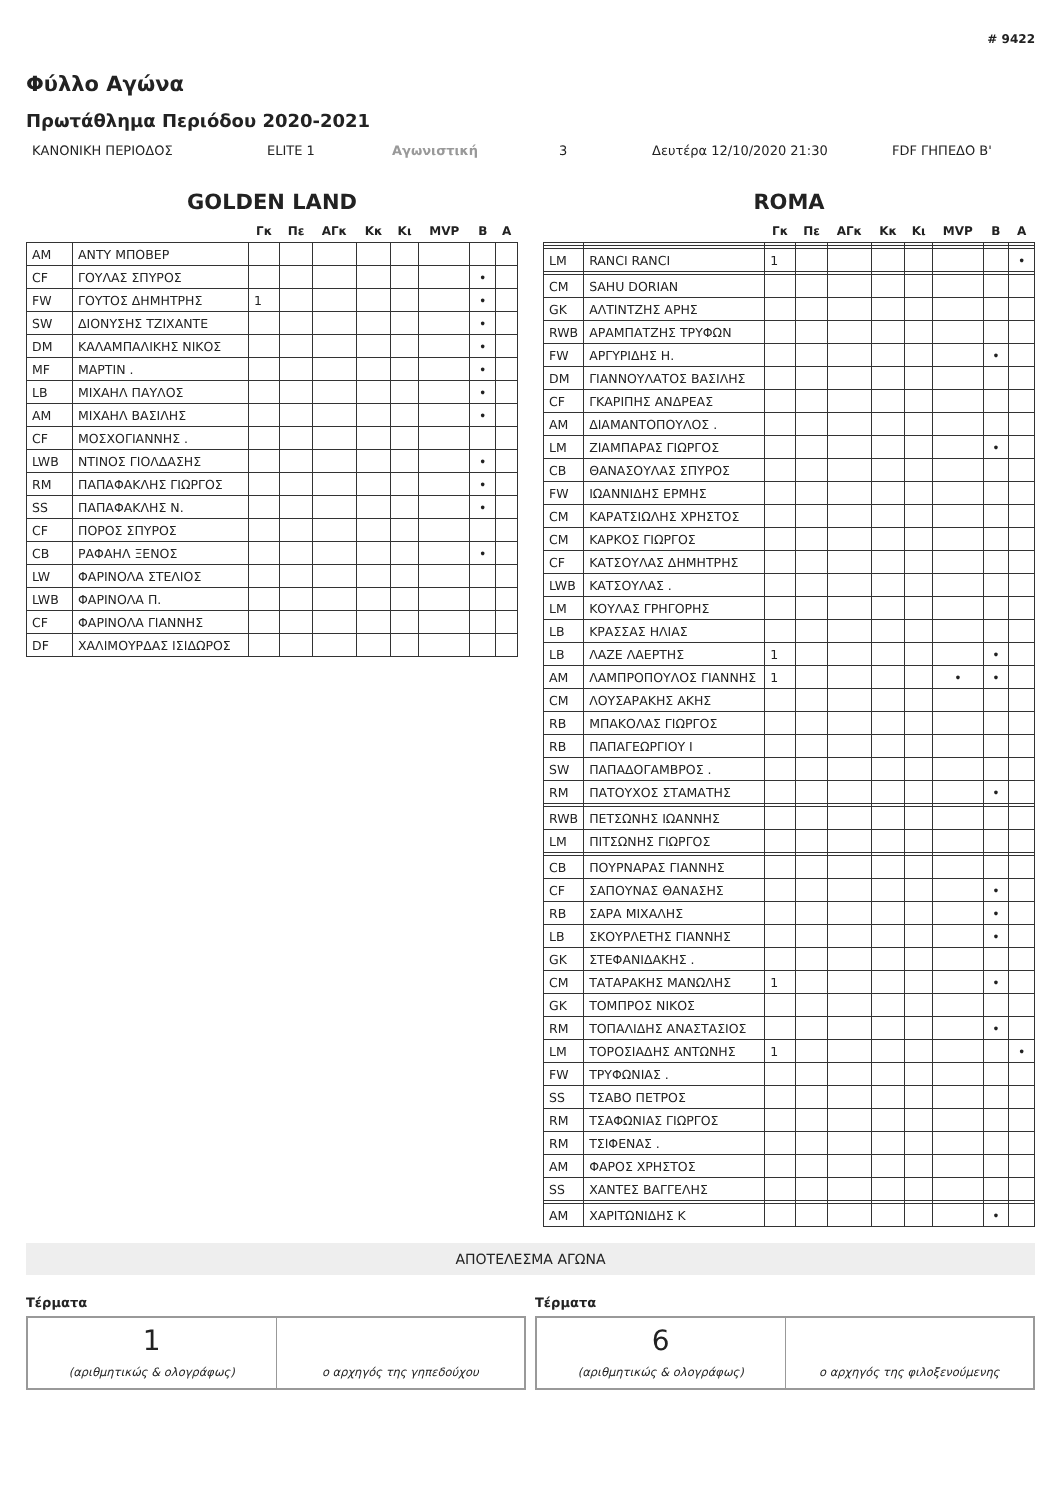# 9422
Φύλλο Αγώνα
Πρωτάθλημα Περιόδου 2020-2021
ΚΑΝΟΝΙΚΗ ΠΕΡΙΟΔΟΣ ELITE 1 Αγωνιστική 3 Δευτέρα 12/10/2020 21:30 FDF ΓΗΠΕΔΟ Β'
GOLDEN LAND
| | | Γκ | Πε | ΑΓκ | Κκ | Κι | MVP | Β | Α |
| --- | --- | --- | --- | --- | --- | --- | --- | --- | --- |
| AM | ΑΝΤΥ ΜΠΟΒΕΡ | | | | | | | | |
| CF | ΓΟΥΛΑΣ ΣΠΥΡΟΣ | | | | | | | • | |
| FW | ΓΟΥΤΟΣ ΔΗΜΗΤΡΗΣ | 1 | | | | | | • | |
| SW | ΔΙΟΝΥΣΗΣ ΤΖΙΧΑΝΤΕ | | | | | | | • | |
| DM | ΚΑΛΑΜΠΑΛΙΚΗΣ ΝΙΚΟΣ | | | | | | | • | |
| MF | ΜΑΡΤΙΝ . | | | | | | | • | |
| LB | ΜΙΧΑΗΛ ΠΑΥΛΟΣ | | | | | | | • | |
| AM | ΜΙΧΑΗΛ ΒΑΣΙΛΗΣ | | | | | | | • | |
| CF | ΜΟΣΧΟΓΙΑΝΝΗΣ . | | | | | | | | |
| LWB | ΝΤΙΝΟΣ ΓΙΟΛΔΑΣΗΣ | | | | | | | • | |
| RM | ΠΑΠΑΦΑΚΛΗΣ ΓΙΩΡΓΟΣ | | | | | | | • | |
| SS | ΠΑΠΑΦΑΚΛΗΣ Ν. | | | | | | | • | |
| CF | ΠΟΡΟΣ ΣΠΥΡΟΣ | | | | | | | | |
| CB | ΡΑΦΑΗΛ ΞΕΝΟΣ | | | | | | | • | |
| LW | ΦΑΡΙΝΟΛΑ ΣΤΕΛΙΟΣ | | | | | | | | |
| LWB | ΦΑΡΙΝΟΛΑ Π. | | | | | | | | |
| CF | ΦΑΡΙΝΟΛΑ ΓΙΑΝΝΗΣ | | | | | | | | |
| DF | ΧΑΛΙΜΟΥΡΔΑΣ ΙΣΙΔΩΡΟΣ | | | | | | | | |
ROMA
| | | Γκ | Πε | ΑΓκ | Κκ | Κι | MVP | Β | Α |
| --- | --- | --- | --- | --- | --- | --- | --- | --- | --- |
| LM | RANCI RANCI | 1 | | | | | | | • |
| CM | SAHU DORIAN | | | | | | | | |
| GK | ΑΛΤΙΝΤΖΗΣ ΑΡΗΣ | | | | | | | | |
| RWB | ΑΡΑΜΠΑΤΖΗΣ ΤΡΥΦΩΝ | | | | | | | | |
| FW | ΑΡΓΥΡΙΔΗΣ Η. | | | | | | | • | |
| DM | ΓΙΑΝΝΟΥΛΑΤΟΣ ΒΑΣΙΛΗΣ | | | | | | | | |
| CF | ΓΚΑΡΙΠΗΣ ΑΝΔΡΕΑΣ | | | | | | | | |
| AM | ΔΙΑΜΑΝΤΟΠΟΥΛΟΣ . | | | | | | | | |
| LM | ΖΙΑΜΠΑΡΑΣ ΓΙΩΡΓΟΣ | | | | | | | • | |
| CB | ΘΑΝΑΣΟΥΛΑΣ ΣΠΥΡΟΣ | | | | | | | | |
| FW | ΙΩΑΝΝΙΔΗΣ ΕΡΜΗΣ | | | | | | | | |
| CM | ΚΑΡΑΤΣΙΩΛΗΣ ΧΡΗΣΤΟΣ | | | | | | | | |
| CM | ΚΑΡΚΟΣ ΓΙΩΡΓΟΣ | | | | | | | | |
| CF | ΚΑΤΣΟΥΛΑΣ ΔΗΜΗΤΡΗΣ | | | | | | | | |
| LWB | ΚΑΤΣΟΥΛΑΣ . | | | | | | | | |
| LM | ΚΟΥΛΑΣ ΓΡΗΓΟΡΗΣ | | | | | | | | |
| LB | ΚΡΑΣΣΑΣ ΗΛΙΑΣ | | | | | | | | |
| LB | ΛΑΖΕ ΛΑΕΡΤΗΣ | 1 | | | | | | • | |
| AM | ΛΑΜΠΡΟΠΟΥΛΟΣ ΓΙΑΝΝΗΣ | 1 | | | | | • | • | |
| CM | ΛΟΥΣΑΡΑΚΗΣ ΑΚΗΣ | | | | | | | | |
| RB | ΜΠΑΚΟΛΑΣ ΓΙΩΡΓΟΣ | | | | | | | | |
| RB | ΠΑΠΑΓΕΩΡΓΙΟΥ Ι | | | | | | | | |
| SW | ΠΑΠΑΔΟΓΑΜΒΡΟΣ . | | | | | | | | |
| RM | ΠΑΤΟΥΧΟΣ ΣΤΑΜΑΤΗΣ | | | | | | | • | |
| RWB | ΠΕΤΣΩΝΗΣ ΙΩΑΝΝΗΣ | | | | | | | | |
| LM | ΠΙΤΣΩΝΗΣ ΓΙΩΡΓΟΣ | | | | | | | | |
| CB | ΠΟΥΡΝΑΡΑΣ ΓΙΑΝΝΗΣ | | | | | | | | |
| CF | ΣΑΠΟΥΝΑΣ ΘΑΝΑΣΗΣ | | | | | | | • | |
| RB | ΣΑΡΑ ΜΙΧΑΛΗΣ | | | | | | | • | |
| LB | ΣΚΟΥΡΛΕΤΗΣ ΓΙΑΝΝΗΣ | | | | | | | • | |
| GK | ΣΤΕΦΑΝΙΔΑΚΗΣ . | | | | | | | | |
| CM | ΤΑΤΑΡΑΚΗΣ ΜΑΝΩΛΗΣ | 1 | | | | | | • | |
| GK | ΤΟΜΠΡΟΣ ΝΙΚΟΣ | | | | | | | | |
| RM | ΤΟΠΑΛΙΔΗΣ ΑΝΑΣΤΑΣΙΟΣ | | | | | | | • | |
| LM | ΤΟΡΟΣΙΑΔΗΣ ΑΝΤΩΝΗΣ | 1 | | | | | | | • |
| FW | ΤΡΥΦΩΝΙΑΣ . | | | | | | | | |
| SS | ΤΣΑΒΟ ΠΕΤΡΟΣ | | | | | | | | |
| RM | ΤΣΑΦΩΝΙΑΣ ΓΙΩΡΓΟΣ | | | | | | | | |
| RM | ΤΣΙΦΕΝΑΣ . | | | | | | | | |
| AM | ΦΑΡΟΣ ΧΡΗΣΤΟΣ | | | | | | | | |
| SS | ΧΑΝΤΕΣ ΒΑΓΓΕΛΗΣ | | | | | | | | |
| AM | ΧΑΡΙΤΩΝΙΔΗΣ Κ | | | | | | | • | |
ΑΠΟΤΕΛΕΣΜΑ ΑΓΩΝΑ
Τέρματα
1
(αριθμητικώς & ολογράφως)
ο αρχηγός της γηπεδούχου
Τέρματα
6
(αριθμητικώς & ολογράφως)
ο αρχηγός της φιλοξενούμενης